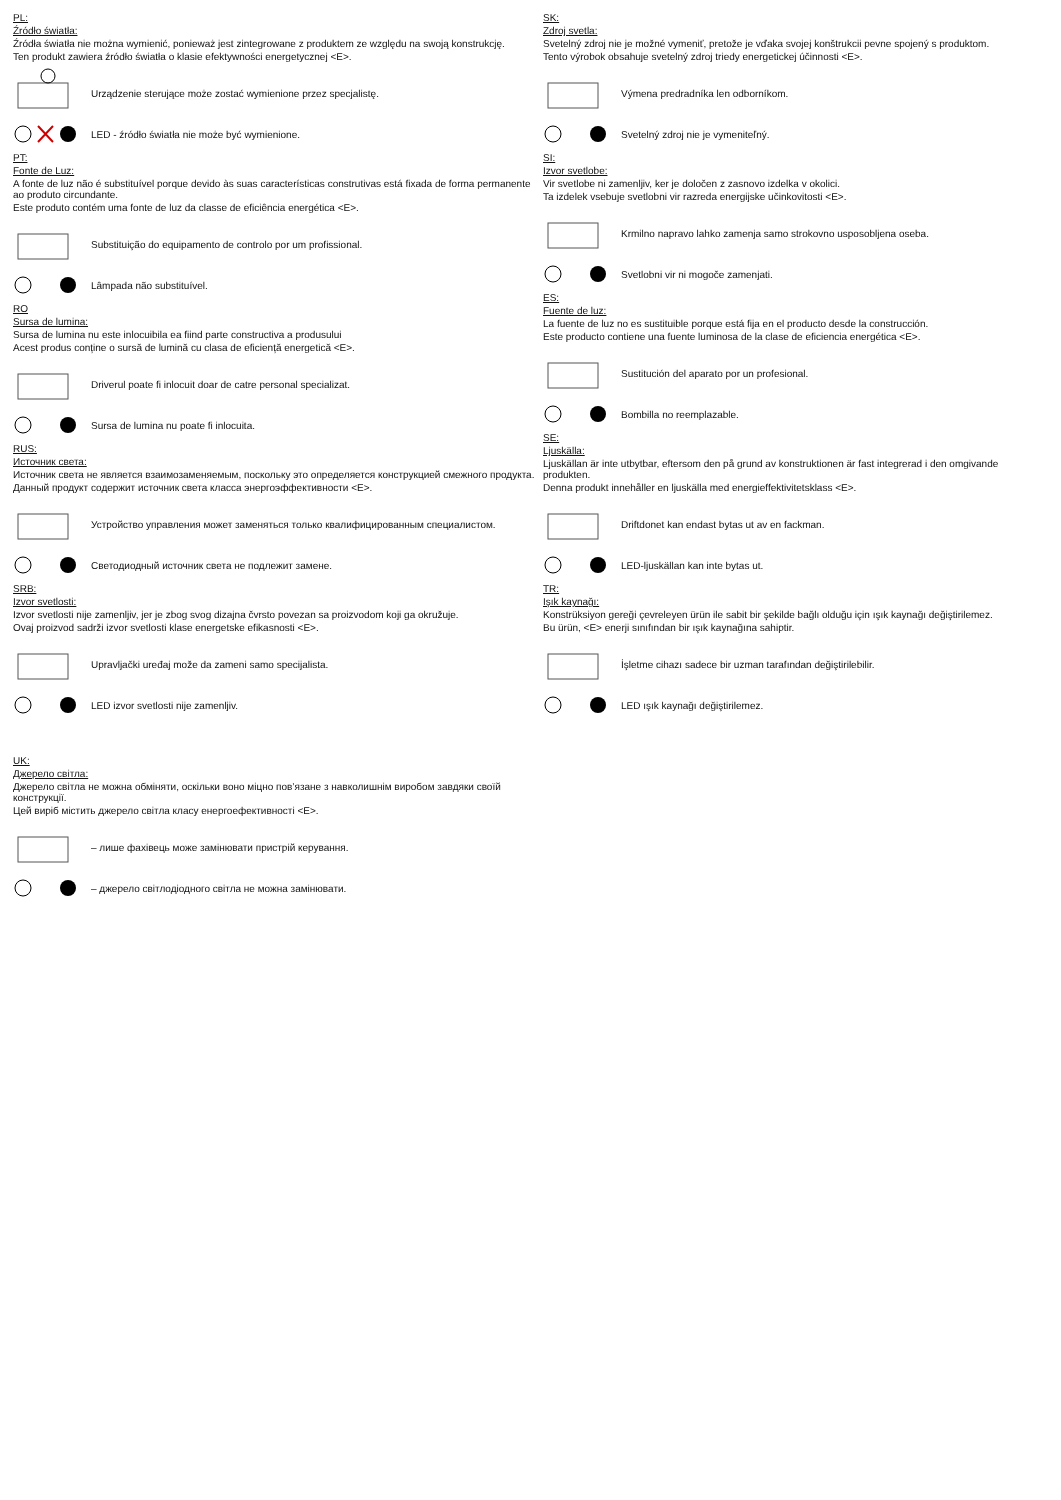PL:
Źródło światła:
Źródła światła nie można wymienić, ponieważ jest zintegrowane z produktem ze względu na swoją konstrukcję.
Ten produkt zawiera źródło światła o klasie efektywności energetycznej <E>.
Urządzenie sterujące może zostać wymienione przez specjalistę.
LED - źródło światła nie może być wymienione.
PT:
Fonte de Luz:
A fonte de luz não é substituível porque devido às suas características construtivas está fixada de forma permanente ao produto circundante.
Este produto contém uma fonte de luz da classe de eficiência energética <E>.
Substituição do equipamento de controlo por um profissional.
Lâmpada não substituível.
RO
Sursa de lumina:
Sursa de lumina nu este inlocuibila ea fiind parte constructiva a produsului
Acest produs conține o sursă de lumină cu clasa de eficiență energetică <E>.
Driverul poate fi inlocuit doar de catre personal specializat.
Sursa de lumina nu poate fi inlocuita.
RUS:
Источник света:
Источник света не является взаимозаменяемым, поскольку это определяется конструкцией смежного продукта.
Данный продукт содержит источник света класса энергоэффективности <E>.
Устройство управления может заменяться только квалифицированным специалистом.
Светодиодный источник света не подлежит замене.
SRB:
Izvor svetlosti:
Izvor svetlosti nije zamenljiv, jer je zbog svog dizajna čvrsto povezan sa proizvodom koji ga okružuje.
Ovaj proizvod sadrži izvor svetlosti klase energetske efikasnosti <E>.
Upravljački uređaj može da zameni samo specijalista.
LED izvor svetlosti nije zamenljiv.
UK:
Джерело світла:
Джерело світла не можна обміняти, оскільки воно міцно пов’язане з навколишнім виробом завдяки своїй конструкції.
Цей виріб містить джерело світла класу енергоефективності <E>.
– лише фахівець може замінювати пристрій керування.
– джерело світлодіодного світла не можна замінювати.
SK:
Zdroj svetla:
Svetelný zdroj nie je možné vymeniť, pretože je vďaka svojej konštrukcii pevne spojený s produktom.
Tento výrobok obsahuje svetelný zdroj triedy energetickej účinnosti <E>.
Výmena predradníka len odborníkom.
Svetelný zdroj nie je vymeniteľný.
SI:
Izvor svetlobe:
Vir svetlobe ni zamenljiv, ker je določen z zasnovo izdelka v okolici.
Ta izdelek vsebuje svetlobni vir razreda energijske učinkovitosti <E>.
Krmilno napravo lahko zamenja samo strokovno usposobljena oseba.
Svetlobni vir ni mogoče zamenjati.
ES:
Fuente de luz:
La fuente de luz no es sustituible porque está fija en el producto desde la construcción.
Este producto contiene una fuente luminosa de la clase de eficiencia energética <E>.
Sustitución del aparato por un profesional.
Bombilla no reemplazable.
SE:
Ljuskälla:
Ljuskällan är inte utbytbar, eftersom den på grund av konstruktionen är fast integrerad i den omgivande produkten.
Denna produkt innehåller en ljuskälla med energieffektivitetsklass <E>.
Driftdonet kan endast bytas ut av en fackman.
LED-ljuskällan kan inte bytas ut.
TR:
Işık kaynağı:
Konstrüksiyon gereği çevreleyen ürün ile sabit bir şekilde bağlı olduğu için ışık kaynağı değiştirilemez.
Bu ürün, <E> enerji sınıfından bir ışık kaynağına sahiptir.
İşletme cihazı sadece bir uzman tarafından değiştirilebilir.
LED ışık kaynağı değiştirilemez.